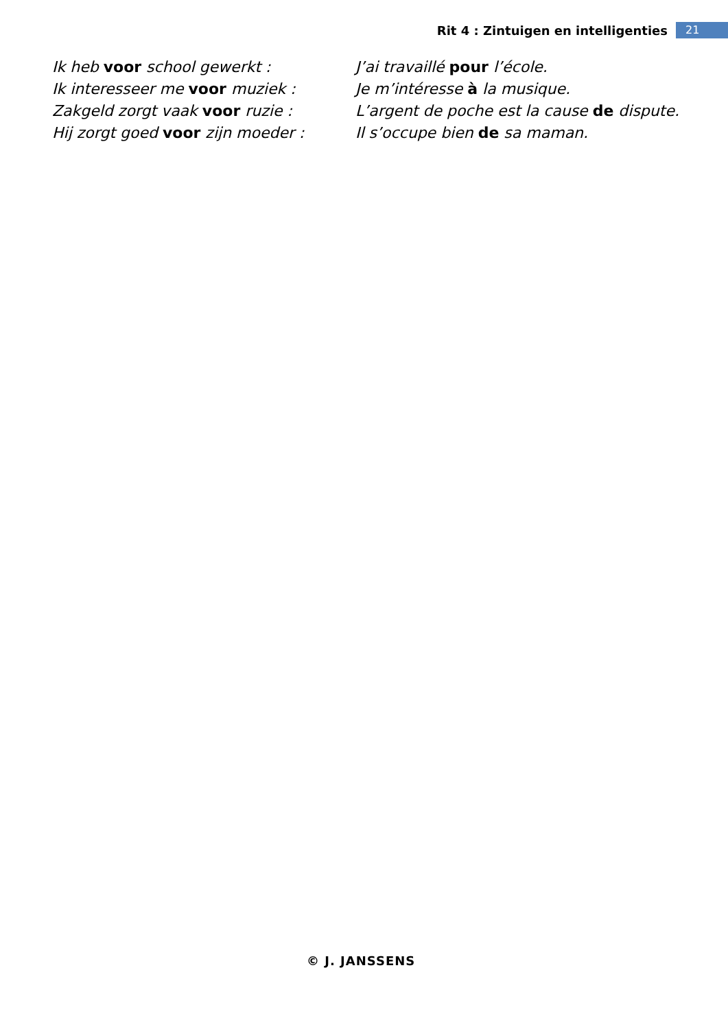Rit 4 : Zintuigen en intelligenties 21
Ik heb voor school gewerkt : J’ai travaillé pour l’école.
Ik interesseer me voor muziek : Je m’intéresse à la musique.
Zakgeld zorgt vaak voor ruzie : L’argent de poche est la cause de dispute.
Hij zorgt goed voor zijn moeder : Il s’occupe bien de sa maman.
© J. JANSSENS